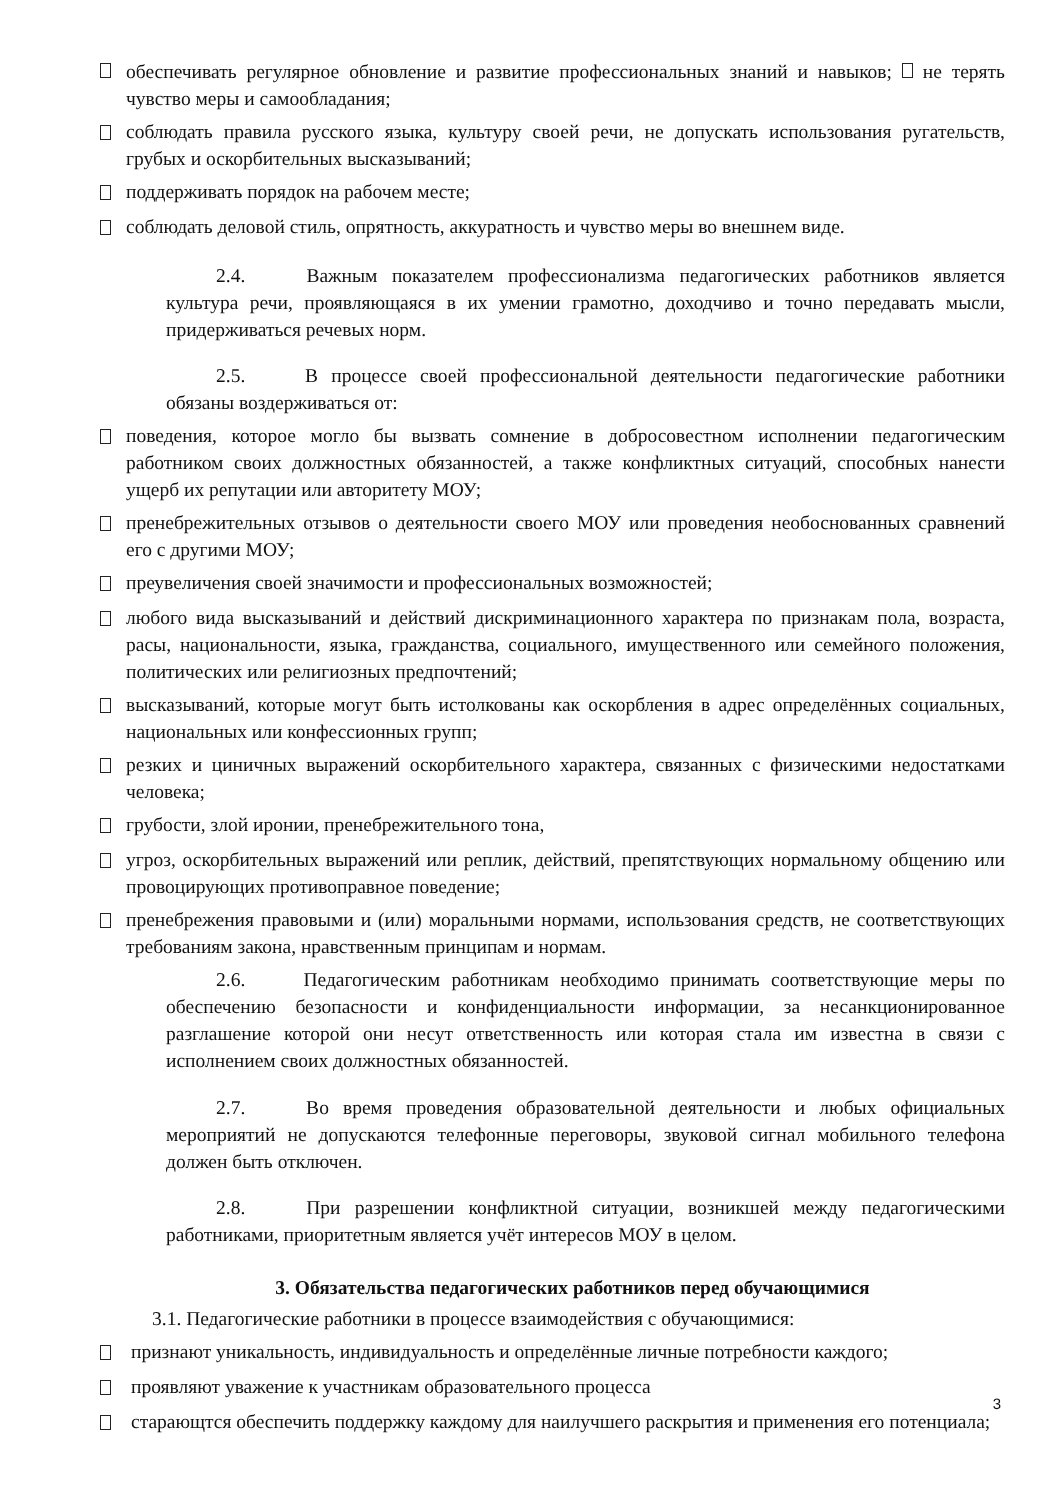обеспечивать регулярное обновление и развитие профессиональных знаний и навыков; не терять чувство меры и самообладания;
соблюдать правила русского языка, культуру своей речи, не допускать использования ругательств, грубых и оскорбительных высказываний;
поддерживать порядок на рабочем месте;
соблюдать деловой стиль, опрятность, аккуратность и чувство меры во внешнем виде.
2.4. Важным показателем профессионализма педагогических работников является культура речи, проявляющаяся в их умении грамотно, доходчиво и точно передавать мысли, придерживаться речевых норм.
2.5. В процессе своей профессиональной деятельности педагогические работники обязаны воздерживаться от:
поведения, которое могло бы вызвать сомнение в добросовестном исполнении педагогическим работником своих должностных обязанностей, а также конфликтных ситуаций, способных нанести ущерб их репутации или авторитету МОУ;
пренебрежительных отзывов о деятельности своего МОУ или проведения необоснованных сравнений его с другими МОУ;
преувеличения своей значимости и профессиональных возможностей;
любого вида высказываний и действий дискриминационного характера по признакам пола, возраста, расы, национальности, языка, гражданства, социального, имущественного или семейного положения, политических или религиозных предпочтений;
высказываний, которые могут быть истолкованы как оскорбления в адрес определённых социальных, национальных или конфессионных групп;
резких и циничных выражений оскорбительного характера, связанных с физическими недостатками человека;
грубости, злой иронии, пренебрежительного тона,
угроз, оскорбительных выражений или реплик, действий, препятствующих нормальному общению или провоцирующих противоправное поведение;
пренебрежения правовыми и (или) моральными нормами, использования средств, не соответствующих требованиям закона, нравственным принципам и нормам.
2.6. Педагогическим работникам необходимо принимать соответствующие меры по обеспечению безопасности и конфиденциальности информации, за несанкционированное разглашение которой они несут ответственность или которая стала им известна в связи с исполнением своих должностных обязанностей.
2.7. Во время проведения образовательной деятельности и любых официальных мероприятий не допускаются телефонные переговоры, звуковой сигнал мобильного телефона должен быть отключен.
2.8. При разрешении конфликтной ситуации, возникшей между педагогическими работниками, приоритетным является учёт интересов МОУ в целом.
3. Обязательства педагогических работников перед обучающимися
3.1. Педагогические работники в процессе взаимодействия с обучающимися:
признают уникальность, индивидуальность и определённые личные потребности каждого;
проявляют уважение к участникам образовательного процесса
старающтся обеспечить поддержку каждому для наилучшего раскрытия и применения его потенциала;
3